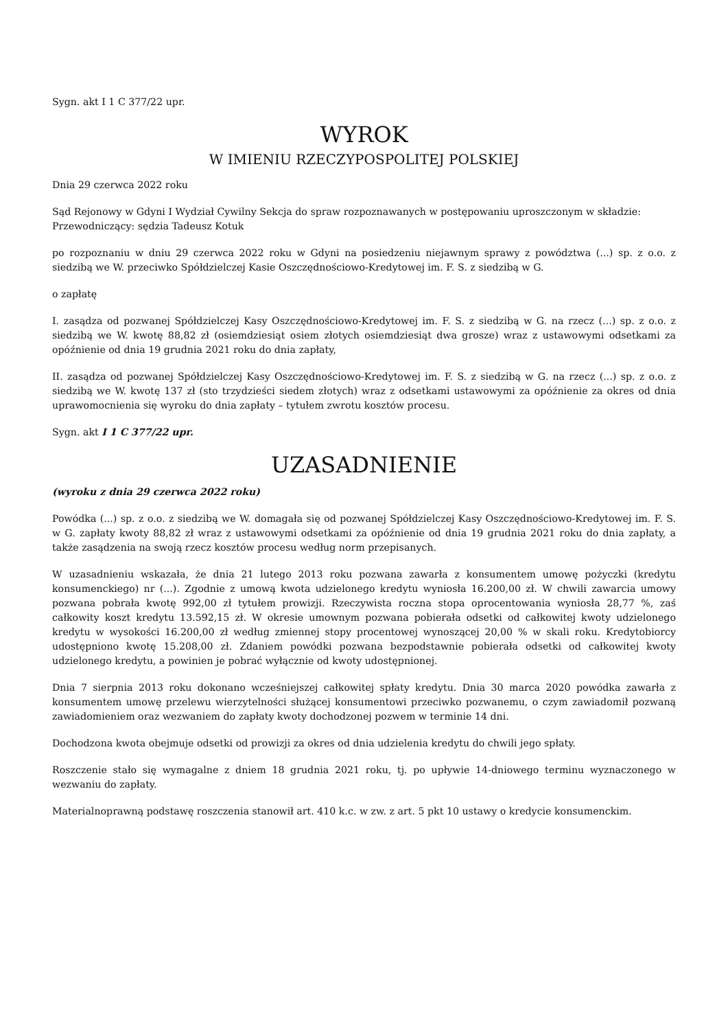Sygn. akt I 1 C 377/22 upr.
WYROK
W IMIENIU RZECZYPOSPOLITEJ POLSKIEJ
Dnia 29 czerwca 2022 roku
Sąd Rejonowy w Gdyni I Wydział Cywilny Sekcja do spraw rozpoznawanych w postępowaniu uproszczonym w składzie:
Przewodniczący: sędzia Tadeusz Kotuk
po rozpoznaniu w dniu 29 czerwca 2022 roku w Gdyni na posiedzeniu niejawnym sprawy z powództwa (...) sp. z o.o. z siedzibą we W. przeciwko Spółdzielczej Kasie Oszczędnościowo-Kredytowej im. F. S. z siedzibą w G.
o zapłatę
I. zasądza od pozwanej Spółdzielczej Kasy Oszczędnościowo-Kredytowej im. F. S. z siedzibą w G. na rzecz (...) sp. z o.o. z siedzibą we W. kwotę 88,82 zł (osiemdziesiąt osiem złotych osiemdziesiąt dwa grosze) wraz z ustawowymi odsetkami za opóźnienie od dnia 19 grudnia 2021 roku do dnia zapłaty,
II. zasądza od pozwanej Spółdzielczej Kasy Oszczędnościowo-Kredytowej im. F. S. z siedzibą w G. na rzecz (...) sp. z o.o. z siedzibą we W. kwotę 137 zł (sto trzydzieści siedem złotych) wraz z odsetkami ustawowymi za opóźnienie za okres od dnia uprawomocnienia się wyroku do dnia zapłaty – tytułem zwrotu kosztów procesu.
Sygn. akt I 1 C 377/22 upr.
UZASADNIENIE
(wyroku z dnia 29 czerwca 2022 roku)
Powódka (...) sp. z o.o. z siedzibą we W. domagała się od pozwanej Spółdzielczej Kasy Oszczędnościowo-Kredytowej im. F. S. w G. zapłaty kwoty 88,82 zł wraz z ustawowymi odsetkami za opóźnienie od dnia 19 grudnia 2021 roku do dnia zapłaty, a także zasądzenia na swoją rzecz kosztów procesu według norm przepisanych.
W uzasadnieniu wskazała, że dnia 21 lutego 2013 roku pozwana zawarła z konsumentem umowę pożyczki (kredytu konsumenckiego) nr (...). Zgodnie z umową kwota udzielonego kredytu wyniosła 16.200,00 zł. W chwili zawarcia umowy pozwana pobrała kwotę 992,00 zł tytułem prowizji. Rzeczywista roczna stopa oprocentowania wyniosła 28,77 %, zaś całkowity koszt kredytu 13.592,15 zł. W okresie umownym pozwana pobierała odsetki od całkowitej kwoty udzielonego kredytu w wysokości 16.200,00 zł według zmiennej stopy procentowej wynoszącej 20,00 % w skali roku. Kredytobiorcy udostępniono kwotę 15.208,00 zł. Zdaniem powódki pozwana bezpodstawnie pobierała odsetki od całkowitej kwoty udzielonego kredytu, a powinien je pobrać wyłącznie od kwoty udostępnionej.
Dnia 7 sierpnia 2013 roku dokonano wcześniejszej całkowitej spłaty kredytu. Dnia 30 marca 2020 powódka zawarła z konsumentem umowę przelewu wierzytelności służącej konsumentowi przeciwko pozwanemu, o czym zawiadomił pozwaną zawiadomieniem oraz wezwaniem do zapłaty kwoty dochodzonej pozwem w terminie 14 dni.
Dochodzona kwota obejmuje odsetki od prowizji za okres od dnia udzielenia kredytu do chwili jego spłaty.
Roszczenie stało się wymagalne z dniem 18 grudnia 2021 roku, tj. po upływie 14-dniowego terminu wyznaczonego w wezwaniu do zapłaty.
Materialnoprawną podstawę roszczenia stanowił art. 410 k.c. w zw. z art. 5 pkt 10 ustawy o kredycie konsumenckim.